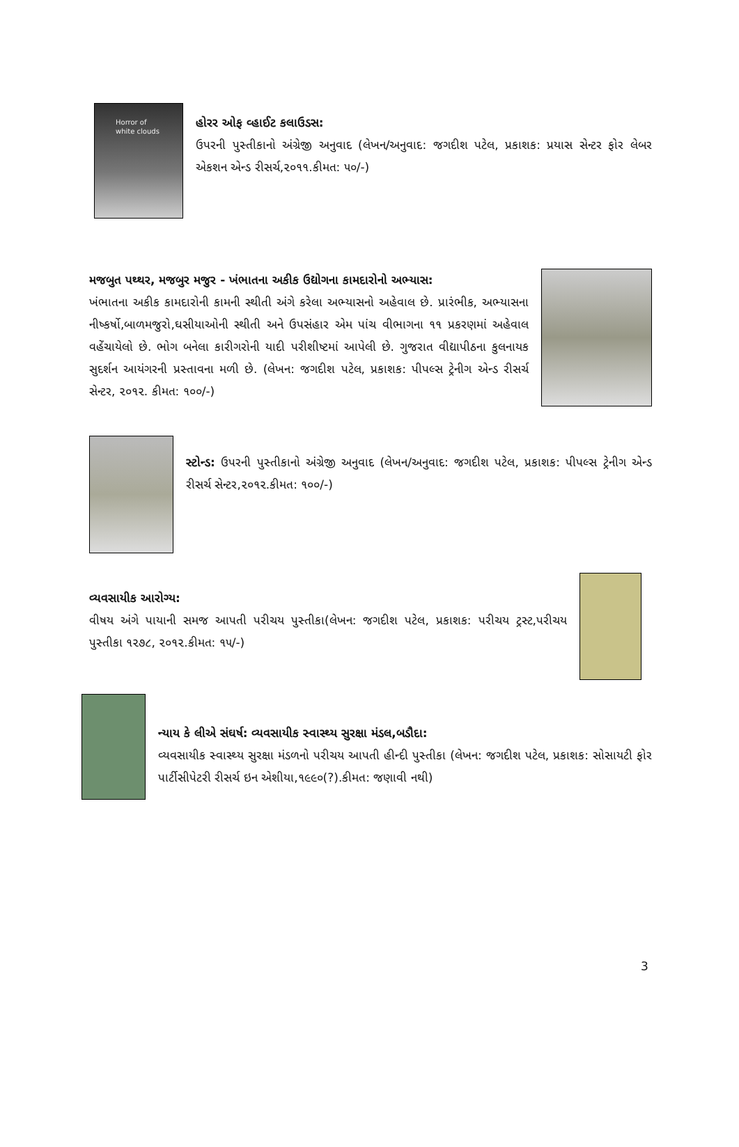Horror of
white clouds
હોરર ઓફ વ્હાઈટ કલાઉડસ:
ઉપરની પુસ્તીકાનો અંગ્રેજી અનુવાદ (લેખન/અનુવાદ: જગદીશ પટેલ, પ્રકાશક: પ્રયાસ સેન્ટર ફોર લેબર એકશન એન્ડ રીસર્ચ,૨૦૧૧.કીમત: ૫૦/-)
મજબુત પથ્થર, મજબુર મજુર - ખંભાતના અકીક ઉદ્યોગના કામદારોનો અભ્યાસ:
ખંભાતના અકીક કામદારોની કામની સ્થીતી અંગે કરેલા અભ્યાસનો અહેવાલ છે. પ્રારંભીક, અભ્યાસના નીષ્કર્ષો,બાળમજુરો,ઘસીયાઓની સ્થીતી અને ઉપસંહાર એમ પાંચ વીભાગના ૧૧ પ્રકરણમાં અહેવાલ વહેંચાયેલો છે. ભોગ બનેલા કારીગરોની યાદી પરીશીષ્ટમાં આપેલી છે. ગુજરાત વીદ્યાપીઠના કુલનાયક સુદર્શન આયંગરની પ્રસ્તાવના મળી છે. (લેખન: જગદીશ પટેલ, પ્રકાશક: પીપલ્સ ટ્રેનીગ એન્ડ રીસર્ચ સેન્ટર, ૨૦૧૨. કીમત: ૧૦૦/-)
સ્ટોન્ડ: ઉપરની પુસ્તીકાનો અંગ્રેજી અનુવાદ (લેખન/અનુવાદ: જગદીશ પટેલ, પ્રકાશક: પીપલ્સ ટ્રેનીગ એન્ડ રીસર્ચ સેન્ટર,૨૦૧૨.કીમત: ૧૦૦/-)
વ્યવસાયીક આરોગ્ય:
વીષય અંગે પાયાની સમજ આપતી પરીચય પુસ્તીકા(લેખન: જગદીશ પટેલ, પ્રકાશક: પરીચય ટ્રસ્ટ,પરીચય પુસ્તીકા ૧૨૭૮, ૨૦૧૨.કીમત: ૧૫/-)
ન્યાય કે લીએ સંઘર્ષ: વ્યવસાયીક સ્વાસ્થ્ય સુરક્ષા મંડલ,બડૌદા:
વ્યવસાયીક સ્વાસ્થ્ય સુરક્ષા મંડળનો પરીચય આપતી હીન્દી પુસ્તીકા (લેખન: જગદીશ પટેલ, પ્રકાશક: સોસાયટી ફોર પાર્ટીસીપેટરી રીસર્ચ ઇન એશીયા,૧૯૯૦(?).કીમત: જણાવી નથી)
3